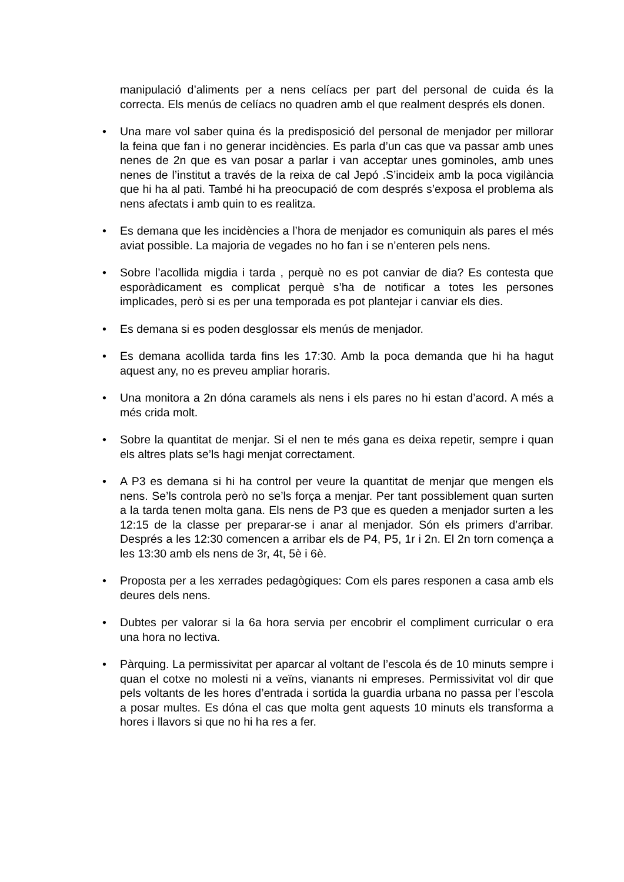manipulació d’aliments per a nens celíacs per part del personal de cuida és la correcta. Els menús de celíacs no quadren amb el que realment després els donen.
• Una mare vol saber quina és la predisposició del personal de menjador per millorar la feina que fan i no generar incidències. Es parla d’un cas que va passar amb unes nenes de 2n que es van posar a parlar i van acceptar unes gominoles, amb unes nenes de l’institut a través de la reixa de cal Jepó .S’incideix amb la poca vigilància que hi ha al pati. També hi ha preocupació de com després s’exposa el problema als nens afectats i amb quin to es realitza.
• Es demana que les incidències a l’hora de menjador es comuniquin als pares el més aviat possible. La majoria de vegades no ho fan i se n’enteren pels nens.
• Sobre l’acollida migdia i tarda , perquè no es pot canviar de dia? Es contesta que esporàdicament es complicat perquè s’ha de notificar a totes les persones implicades, però si es per una temporada es pot plantejar i canviar els dies.
• Es demana si es poden desglossar els menús de menjador.
• Es demana acollida tarda fins les 17:30. Amb la poca demanda que hi ha hagut aquest any, no es preveu ampliar horaris.
• Una monitora a 2n dóna caramels als nens i els pares no hi estan d’acord. A més a més crida molt.
• Sobre la quantitat de menjar. Si el nen te més gana es deixa repetir, sempre i quan els altres plats se’ls hagi menjat correctament.
• A P3 es demana si hi ha control per veure la quantitat de menjar que mengen els nens. Se’ls controla però no se’ls força a menjar. Per tant possiblement quan surten a la tarda tenen molta gana. Els nens de P3 que es queden a menjador surten a les 12:15 de la classe per preparar-se i anar al menjador. Són els primers d’arribar. Després a les 12:30 comencen a arribar els de P4, P5, 1r i 2n. El 2n torn comença a les 13:30 amb els nens de 3r, 4t, 5è i 6è.
• Proposta per a les xerrades pedagògiques: Com els pares responen a casa amb els deures dels nens.
• Dubtes per valorar si la 6a hora servia per encobrir el compliment curricular o era una hora no lectiva.
• Pàrquing. La permissivitat per aparcar al voltant de l’escola és de 10 minuts sempre i quan el cotxe no molesti ni a veïns, vianants ni empreses. Permissivitat vol dir que pels voltants de les hores d’entrada i sortida la guardia urbana no passa per l’escola a posar multes. Es dóna el cas que molta gent aquests 10 minuts els transforma a hores i llavors si que no hi ha res a fer.